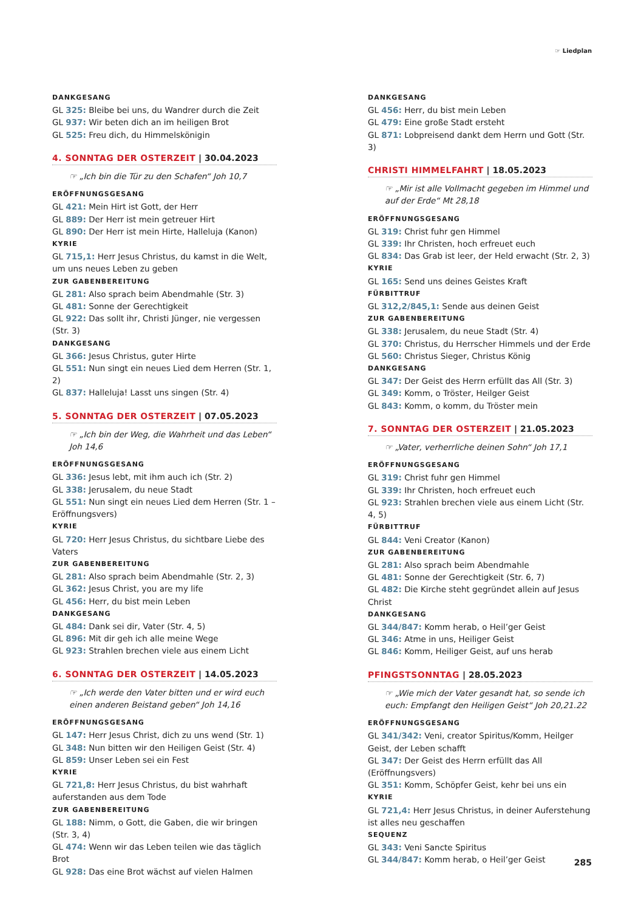☞ Liedplan
DANKGESANG
GL 325: Bleibe bei uns, du Wandrer durch die Zeit
GL 937: Wir beten dich an im heiligen Brot
GL 525: Freu dich, du Himmelskönigin
4. SONNTAG DER OSTERZEIT | 30.04.2023
☞ „Ich bin die Tür zu den Schafen“ Joh 10,7
ERÖFFNUNGSGESANG
GL 421: Mein Hirt ist Gott, der Herr
GL 889: Der Herr ist mein getreuer Hirt
GL 890: Der Herr ist mein Hirte, Halleluja (Kanon)
KYRIE
GL 715,1: Herr Jesus Christus, du kamst in die Welt, um uns neues Leben zu geben
ZUR GABENBEREITUNG
GL 281: Also sprach beim Abendmahle (Str. 3)
GL 481: Sonne der Gerechtigkeit
GL 922: Das sollt ihr, Christi Jünger, nie vergessen (Str. 3)
DANKGESANG
GL 366: Jesus Christus, guter Hirte
GL 551: Nun singt ein neues Lied dem Herren (Str. 1, 2)
GL 837: Halleluja! Lasst uns singen (Str. 4)
5. SONNTAG DER OSTERZEIT | 07.05.2023
☞ „Ich bin der Weg, die Wahrheit und das Leben“ Joh 14,6
ERÖFFNUNGSGESANG
GL 336: Jesus lebt, mit ihm auch ich (Str. 2)
GL 338: Jerusalem, du neue Stadt
GL 551: Nun singt ein neues Lied dem Herren (Str. 1 – Eröffnungsvers)
KYRIE
GL 720: Herr Jesus Christus, du sichtbare Liebe des Vaters
ZUR GABENBEREITUNG
GL 281: Also sprach beim Abendmahle (Str. 2, 3)
GL 362: Jesus Christ, you are my life
GL 456: Herr, du bist mein Leben
DANKGESANG
GL 484: Dank sei dir, Vater (Str. 4, 5)
GL 896: Mit dir geh ich alle meine Wege
GL 923: Strahlen brechen viele aus einem Licht
6. SONNTAG DER OSTERZEIT | 14.05.2023
☞ „Ich werde den Vater bitten und er wird euch einen anderen Beistand geben“ Joh 14,16
ERÖFFNUNGSGESANG
GL 147: Herr Jesus Christ, dich zu uns wend (Str. 1)
GL 348: Nun bitten wir den Heiligen Geist (Str. 4)
GL 859: Unser Leben sei ein Fest
KYRIE
GL 721,8: Herr Jesus Christus, du bist wahrhaft auferstanden aus dem Tode
ZUR GABENBEREITUNG
GL 188: Nimm, o Gott, die Gaben, die wir bringen (Str. 3, 4)
GL 474: Wenn wir das Leben teilen wie das täglich Brot
GL 928: Das eine Brot wächst auf vielen Halmen
DANKGESANG
GL 456: Herr, du bist mein Leben
GL 479: Eine große Stadt ersteht
GL 871: Lobpreisend dankt dem Herrn und Gott (Str. 3)
CHRISTI HIMMELFAHRT | 18.05.2023
☞ „Mir ist alle Vollmacht gegeben im Himmel und auf der Erde“ Mt 28,18
ERÖFFNUNGSGESANG
GL 319: Christ fuhr gen Himmel
GL 339: Ihr Christen, hoch erfreuet euch
GL 834: Das Grab ist leer, der Held erwacht (Str. 2, 3)
KYRIE
GL 165: Send uns deines Geistes Kraft
FÜRBITTRUF
GL 312,2/845,1: Sende aus deinen Geist
ZUR GABENBEREITUNG
GL 338: Jerusalem, du neue Stadt (Str. 4)
GL 370: Christus, du Herrscher Himmels und der Erde
GL 560: Christus Sieger, Christus König
DANKGESANG
GL 347: Der Geist des Herrn erfüllt das All (Str. 3)
GL 349: Komm, o Tröster, Heilger Geist
GL 843: Komm, o komm, du Tröster mein
7. SONNTAG DER OSTERZEIT | 21.05.2023
☞ „Vater, verherrliche deinen Sohn“ Joh 17,1
ERÖFFNUNGSGESANG
GL 319: Christ fuhr gen Himmel
GL 339: Ihr Christen, hoch erfreuet euch
GL 923: Strahlen brechen viele aus einem Licht (Str. 4, 5)
FÜRBITTRUF
GL 844: Veni Creator (Kanon)
ZUR GABENBEREITUNG
GL 281: Also sprach beim Abendmahle
GL 481: Sonne der Gerechtigkeit (Str. 6, 7)
GL 482: Die Kirche steht gegründet allein auf Jesus Christ
DANKGESANG
GL 344/847: Komm herab, o Heil’ger Geist
GL 346: Atme in uns, Heiliger Geist
GL 846: Komm, Heiliger Geist, auf uns herab
PFINGSTSONNTAG | 28.05.2023
☞ „Wie mich der Vater gesandt hat, so sende ich euch: Empfangt den Heiligen Geist“ Joh 20,21.22
ERÖFFNUNGSGESANG
GL 341/342: Veni, creator Spiritus/Komm, Heilger Geist, der Leben schafft
GL 347: Der Geist des Herrn erfüllt das All (Eröffnungsvers)
GL 351: Komm, Schöpfer Geist, kehr bei uns ein
KYRIE
GL 721,4: Herr Jesus Christus, in deiner Auferstehung ist alles neu geschaffen
SEQUENZ
GL 343: Veni Sancte Spiritus
GL 344/847: Komm herab, o Heil’ger Geist
285